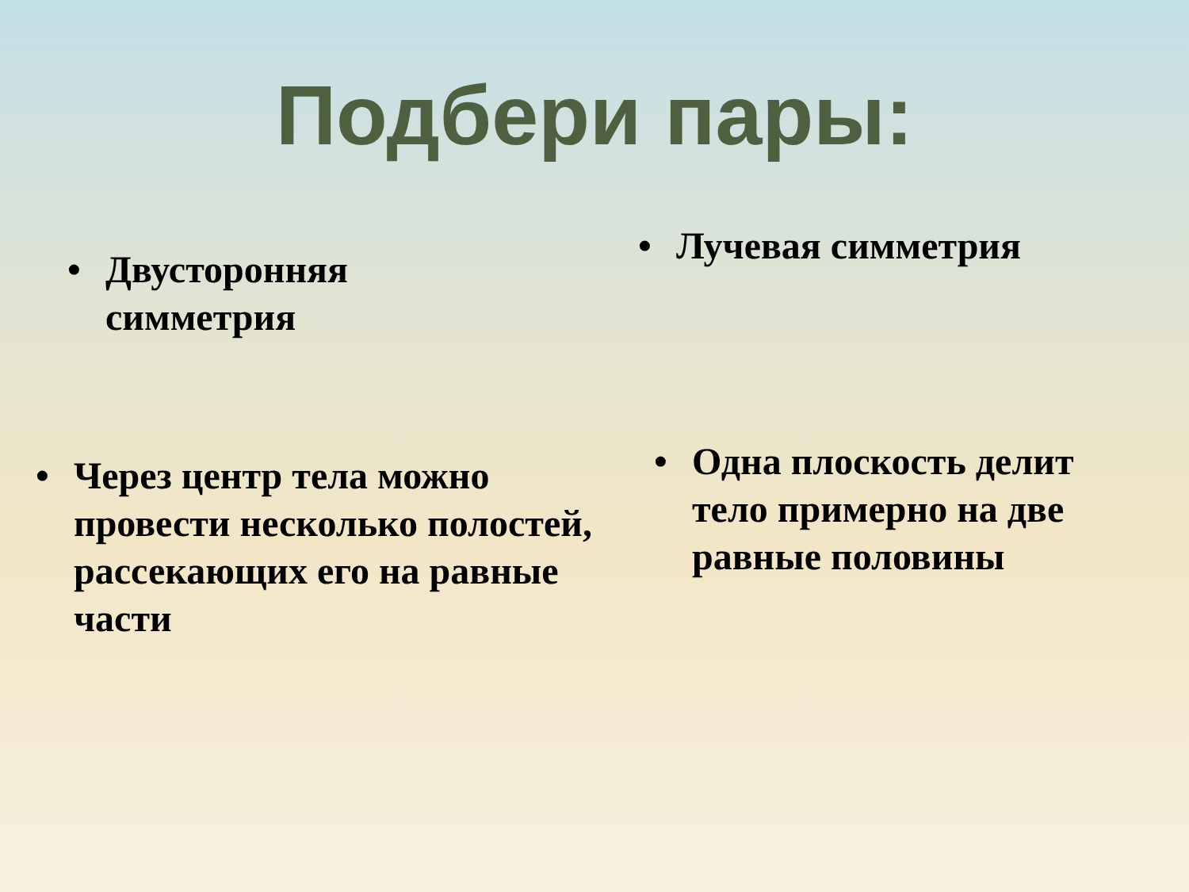Подбери пары:
• Двусторонняя
симметрия
• Лучевая симметрия
• Через центр тела можно провести несколько полостей, рассекающих его на равные части
• Одна плоскость делит тело примерно на две равные половины